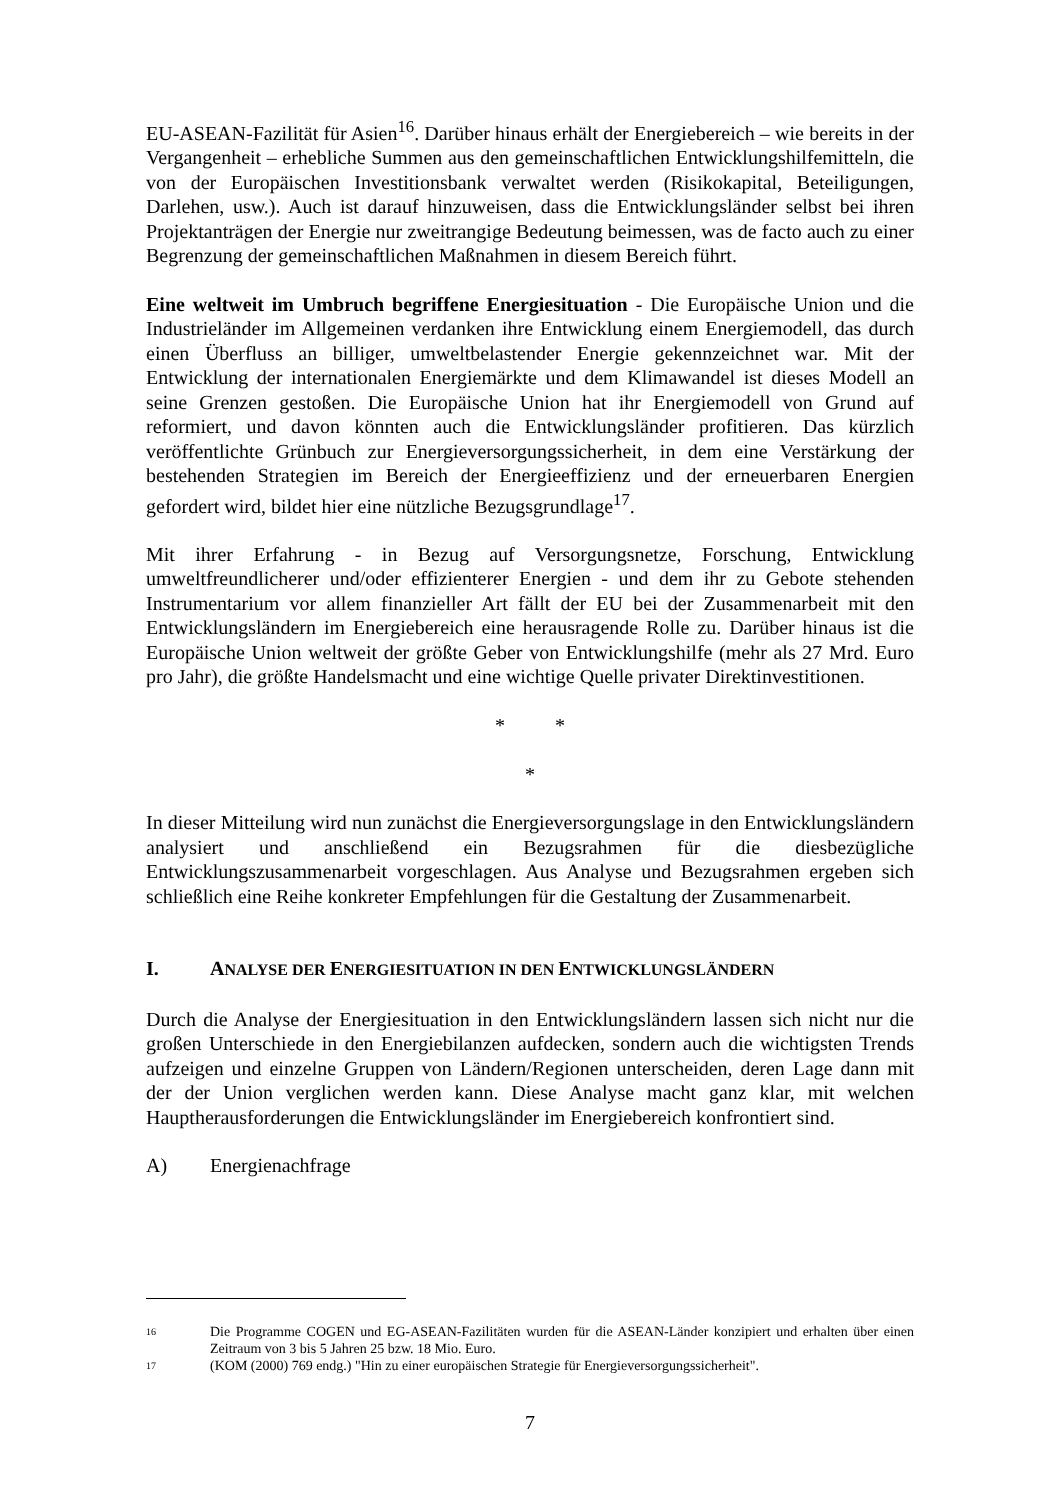EU-ASEAN-Fazilität für Asien<sup>16</sup>. Darüber hinaus erhält der Energiebereich – wie bereits in der Vergangenheit – erhebliche Summen aus den gemeinschaftlichen Entwicklungshilfemitteln, die von der Europäischen Investitionsbank verwaltet werden (Risikokapital, Beteiligungen, Darlehen, usw.). Auch ist darauf hinzuweisen, dass die Entwicklungsländer selbst bei ihren Projektanträgen der Energie nur zweitrangige Bedeutung beimessen, was de facto auch zu einer Begrenzung der gemeinschaftlichen Maßnahmen in diesem Bereich führt.
Eine weltweit im Umbruch begriffene Energiesituation - Die Europäische Union und die Industrieländer im Allgemeinen verdanken ihre Entwicklung einem Energiemodell, das durch einen Überfluss an billiger, umweltbelastender Energie gekennzeichnet war. Mit der Entwicklung der internationalen Energiemärkte und dem Klimawandel ist dieses Modell an seine Grenzen gestoßen. Die Europäische Union hat ihr Energiemodell von Grund auf reformiert, und davon könnten auch die Entwicklungsländer profitieren. Das kürzlich veröffentlichte Grünbuch zur Energieversorgungssicherheit, in dem eine Verstärkung der bestehenden Strategien im Bereich der Energieeffizienz und der erneuerbaren Energien gefordert wird, bildet hier eine nützliche Bezugsgrundlage<sup>17</sup>.
Mit ihrer Erfahrung - in Bezug auf Versorgungsnetze, Forschung, Entwicklung umweltfreundlicherer und/oder effizienterer Energien - und dem ihr zu Gebote stehenden Instrumentarium vor allem finanzieller Art fällt der EU bei der Zusammenarbeit mit den Entwicklungsländern im Energiebereich eine herausragende Rolle zu. Darüber hinaus ist die Europäische Union weltweit der größte Geber von Entwicklungshilfe (mehr als 27 Mrd. Euro pro Jahr), die größte Handelsmacht und eine wichtige Quelle privater Direktinvestitionen.
* *
*
In dieser Mitteilung wird nun zunächst die Energieversorgungslage in den Entwicklungsländern analysiert und anschließend ein Bezugsrahmen für die diesbezügliche Entwicklungszusammenarbeit vorgeschlagen. Aus Analyse und Bezugsrahmen ergeben sich schließlich eine Reihe konkreter Empfehlungen für die Gestaltung der Zusammenarbeit.
I. ANALYSE DER ENERGIESITUATION IN DEN ENTWICKLUNGSLÄNDERN
Durch die Analyse der Energiesituation in den Entwicklungsländern lassen sich nicht nur die großen Unterschiede in den Energiebilanzen aufdecken, sondern auch die wichtigsten Trends aufzeigen und einzelne Gruppen von Ländern/Regionen unterscheiden, deren Lage dann mit der der Union verglichen werden kann. Diese Analyse macht ganz klar, mit welchen Hauptherausforderungen die Entwicklungsländer im Energiebereich konfrontiert sind.
A) Energienachfrage
16 Die Programme COGEN und EG-ASEAN-Fazilitäten wurden für die ASEAN-Länder konzipiert und erhalten über einen Zeitraum von 3 bis 5 Jahren 25 bzw. 18 Mio. Euro.
17 (KOM (2000) 769 endg.) "Hin zu einer europäischen Strategie für Energieversorgungssicherheit".
7